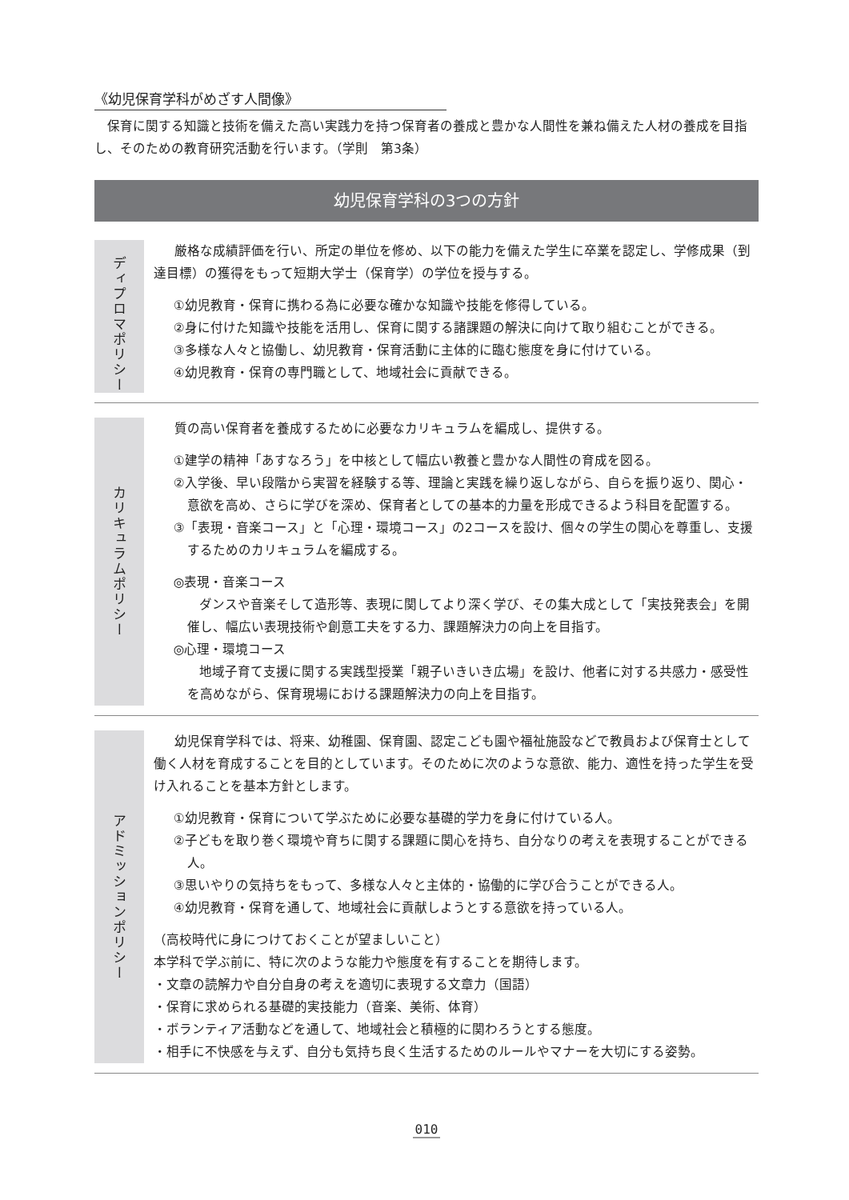《幼児保育学科がめざす人間像》
保育に関する知識と技術を備えた高い実践力を持つ保育者の養成と豊かな人間性を兼ね備えた人材の養成を目指し、そのための教育研究活動を行います。（学則　第3条）
幼児保育学科の3つの方針
ディプロマポリシー
厳格な成績評価を行い、所定の単位を修め、以下の能力を備えた学生に卒業を認定し、学修成果（到達目標）の獲得をもって短期大学士（保育学）の学位を授与する。
①幼児教育・保育に携わる為に必要な確かな知識や技能を修得している。
②身に付けた知識や技能を活用し、保育に関する諸課題の解決に向けて取り組むことができる。
③多様な人々と協働し、幼児教育・保育活動に主体的に臨む態度を身に付けている。
④幼児教育・保育の専門職として、地域社会に貢献できる。
カリキュラムポリシー
質の高い保育者を養成するために必要なカリキュラムを編成し、提供する。
①建学の精神「あすなろう」を中核として幅広い教養と豊かな人間性の育成を図る。
②入学後、早い段階から実習を経験する等、理論と実践を繰り返しながら、自らを振り返り、関心・意欲を高め、さらに学びを深め、保育者としての基本的力量を形成できるよう科目を配置する。
③「表現・音楽コース」と「心理・環境コース」の2コースを設け、個々の学生の関心を尊重し、支援するためのカリキュラムを編成する。
◎表現・音楽コース
ダンスや音楽そして造形等、表現に関してより深く学び、その集大成として「実技発表会」を開催し、幅広い表現技術や創意工夫をする力、課題解決力の向上を目指す。
◎心理・環境コース
地域子育て支援に関する実践型授業「親子いきいき広場」を設け、他者に対する共感力・感受性を高めながら、保育現場における課題解決力の向上を目指す。
アドミッションポリシー
幼児保育学科では、将来、幼稚園、保育園、認定こども園や福祉施設などで教員および保育士として働く人材を育成することを目的としています。そのために次のような意欲、能力、適性を持った学生を受け入れることを基本方針とします。
①幼児教育・保育について学ぶために必要な基礎的学力を身に付けている人。
②子どもを取り巻く環境や育ちに関する課題に関心を持ち、自分なりの考えを表現することができる人。
③思いやりの気持ちをもって、多様な人々と主体的・協働的に学び合うことができる人。
④幼児教育・保育を通して、地域社会に貢献しようとする意欲を持っている人。
（高校時代に身につけておくことが望ましいこと）
本学科で学ぶ前に、特に次のような能力や態度を有することを期待します。
・文章の読解力や自分自身の考えを適切に表現する文章力（国語）
・保育に求められる基礎的実技能力（音楽、美術、体育）
・ボランティア活動などを通して、地域社会と積極的に関わろうとする態度。
・相手に不快感を与えず、自分も気持ち良く生活するためのルールやマナーを大切にする姿勢。
010